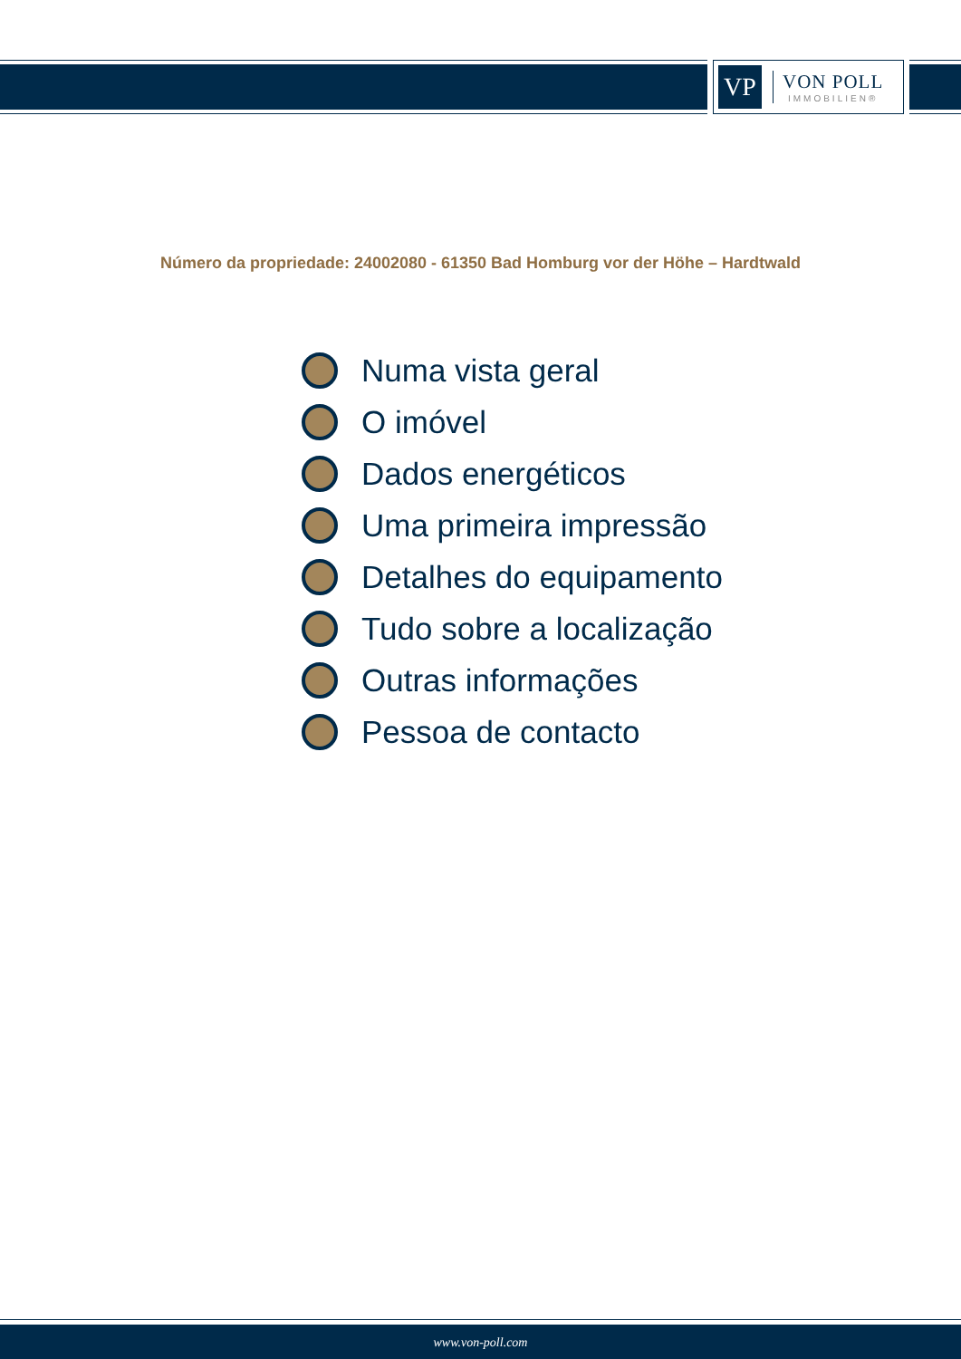VP
VON POLL
IMMOBILIEN®
Número da propriedade: 24002080 - 61350 Bad Homburg vor der Höhe – Hardtwald
Numa vista geral
O imóvel
Dados energéticos
Uma primeira impressão
Detalhes do equipamento
Tudo sobre a localização
Outras informações
Pessoa de contacto
www.von-poll.com